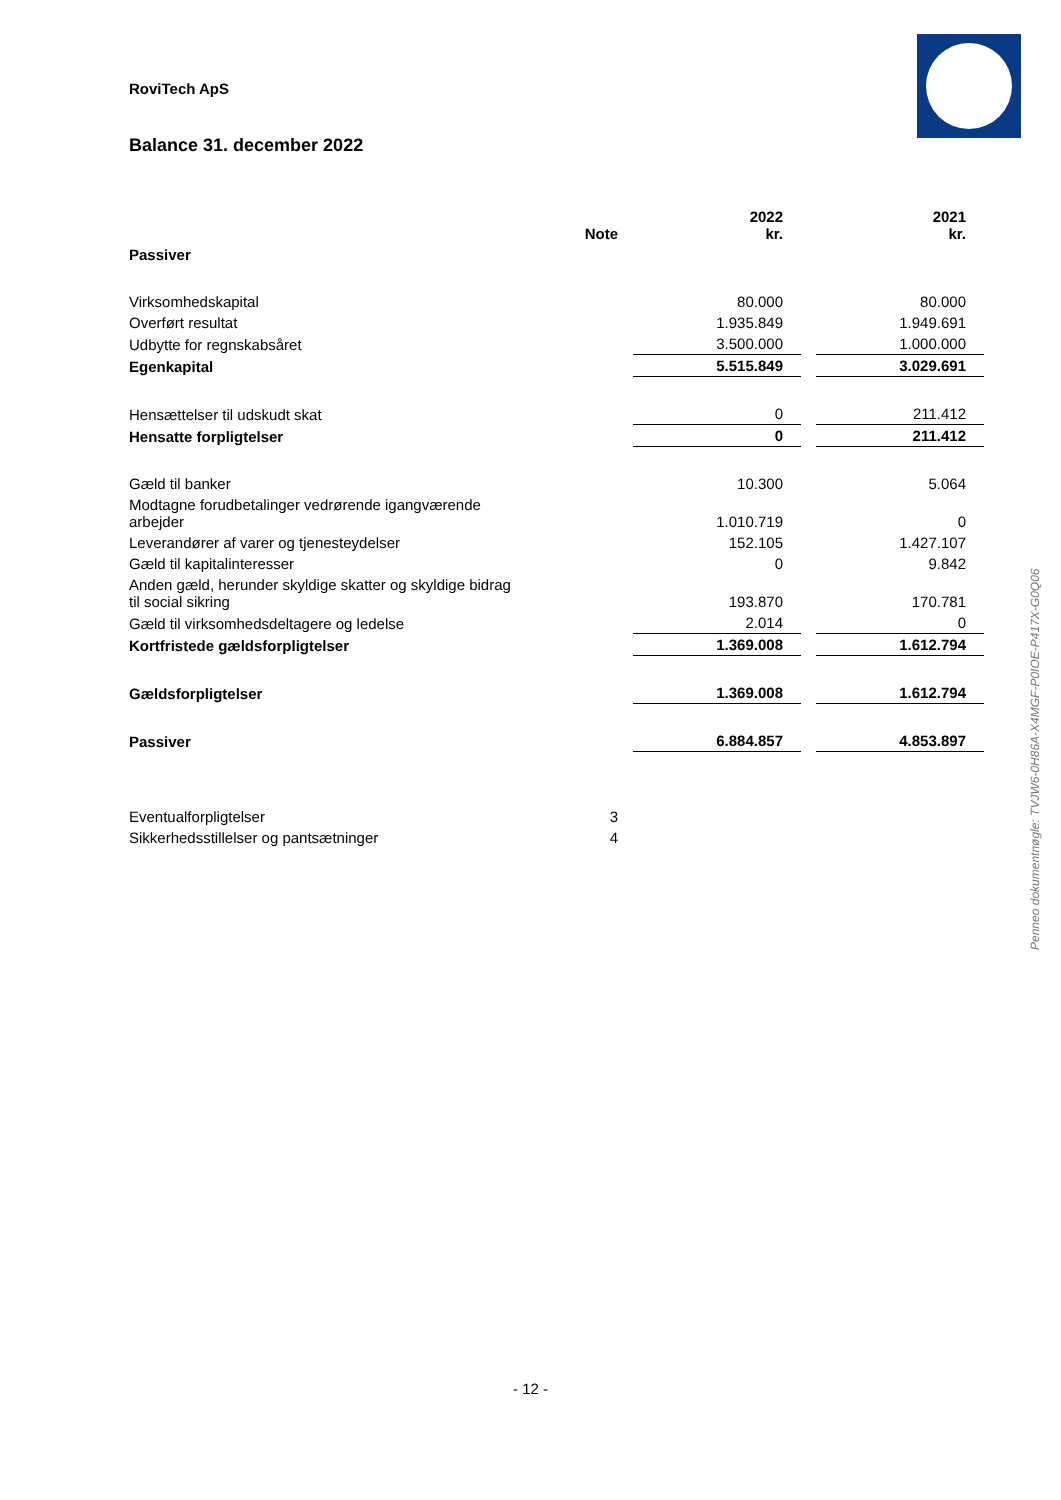RoviTech ApS
Balance 31. december 2022
| | Note | | 2022 kr. | | 2021 kr. |
| Passiver | | | | | |
| Virksomhedskapital | | | 80.000 | | 80.000 |
| Overført resultat | | | 1.935.849 | | 1.949.691 |
| Udbytte for regnskabsåret | | | 3.500.000 | | 1.000.000 |
| Egenkapital | | | 5.515.849 | | 3.029.691 |
| Hensættelser til udskudt skat | | | 0 | | 211.412 |
| Hensatte forpligtelser | | | 0 | | 211.412 |
| Gæld til banker | | | 10.300 | | 5.064 |
| Modtagne forudbetalinger vedrørende igangværende arbejder | | | 1.010.719 | | 0 |
| Leverandører af varer og tjenesteydelser | | | 152.105 | | 1.427.107 |
| Gæld til kapitalinteresser | | | 0 | | 9.842 |
| Anden gæld, herunder skyldige skatter og skyldige bidrag til social sikring | | | 193.870 | | 170.781 |
| Gæld til virksomhedsdeltagere og ledelse | | | 2.014 | | 0 |
| Kortfristede gældsforpligtelser | | | 1.369.008 | | 1.612.794 |
| Gældsforpligtelser | | | 1.369.008 | | 1.612.794 |
| Passiver | | | 6.884.857 | | 4.853.897 |
| Eventualforpligtelser | 3 | | | | |
| Sikkerhedsstillelser og pantsætninger | 4 | | | | |
Penneo dokumentnøgle: TVJW6-0H86A-X4MGF-P0IOE-P417X-G0Q06
- 12 -